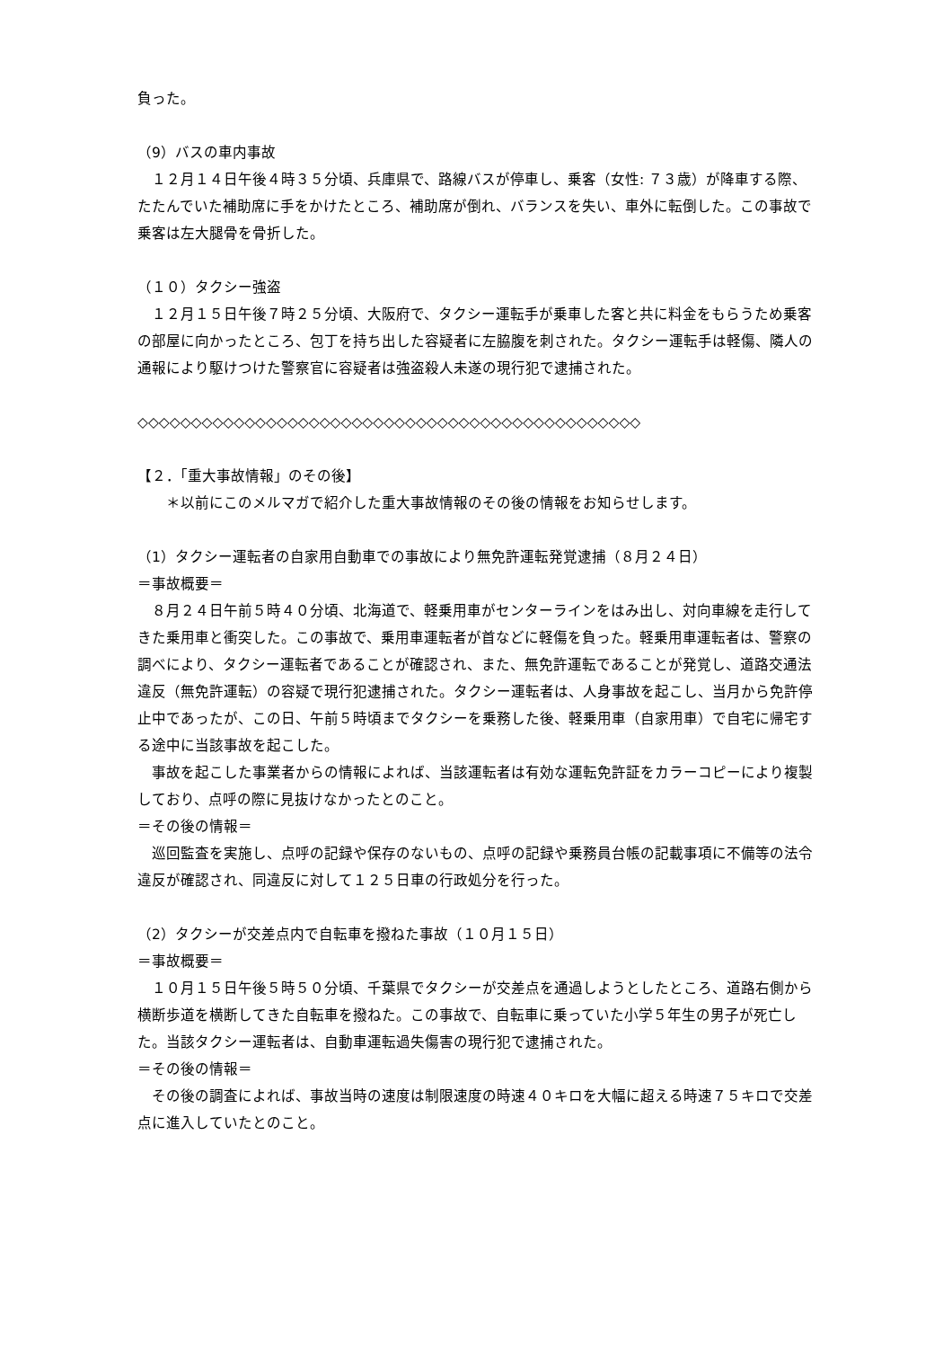負った。
（9）バスの車内事故
　１２月１４日午後４時３５分頃、兵庫県で、路線バスが停車し、乗客（女性: ７３歳）が降車する際、たたんでいた補助席に手をかけたところ、補助席が倒れ、バランスを失い、車外に転倒した。この事故で乗客は左大腿骨を骨折した。
（１０）タクシー強盗
　１２月１５日午後７時２５分頃、大阪府で、タクシー運転手が乗車した客と共に料金をもらうため乗客の部屋に向かったところ、包丁を持ち出した容疑者に左脇腹を刺された。タクシー運転手は軽傷、隣人の通報により駆けつけた警察官に容疑者は強盗殺人未遂の現行犯で逮捕された。
◇◇◇◇◇◇◇◇◇◇◇◇◇◇◇◇◇◇◇◇◇◇◇◇◇◇◇◇◇◇◇◇◇◇◇◇◇◇◇◇◇◇◇◇◇◇◇
【２．「重大事故情報」のその後】
　　＊以前にこのメルマガで紹介した重大事故情報のその後の情報をお知らせします。
（1）タクシー運転者の自家用自動車での事故により無免許運転発覚逮捕（８月２４日）
＝事故概要＝
　８月２４日午前５時４０分頃、北海道で、軽乗用車がセンターラインをはみ出し、対向車線を走行してきた乗用車と衝突した。この事故で、乗用車運転者が首などに軽傷を負った。軽乗用車運転者は、警察の調べにより、タクシー運転者であることが確認され、また、無免許運転であることが発覚し、道路交通法違反（無免許運転）の容疑で現行犯逮捕された。タクシー運転者は、人身事故を起こし、当月から免許停止中であったが、この日、午前５時頃までタクシーを乗務した後、軽乗用車（自家用車）で自宅に帰宅する途中に当該事故を起こした。
　事故を起こした事業者からの情報によれば、当該運転者は有効な運転免許証をカラーコピーにより複製しており、点呼の際に見抜けなかったとのこと。
＝その後の情報＝
　巡回監査を実施し、点呼の記録や保存のないもの、点呼の記録や乗務員台帳の記載事項に不備等の法令違反が確認され、同違反に対して１２５日車の行政処分を行った。
（2）タクシーが交差点内で自転車を撥ねた事故（１０月１５日）
＝事故概要＝
　１０月１５日午後５時５０分頃、千葉県でタクシーが交差点を通過しようとしたところ、道路右側から横断歩道を横断してきた自転車を撥ねた。この事故で、自転車に乗っていた小学５年生の男子が死亡した。当該タクシー運転者は、自動車運転過失傷害の現行犯で逮捕された。
＝その後の情報＝
　その後の調査によれば、事故当時の速度は制限速度の時速４０キロを大幅に超える時速７５キロで交差点に進入していたとのこと。